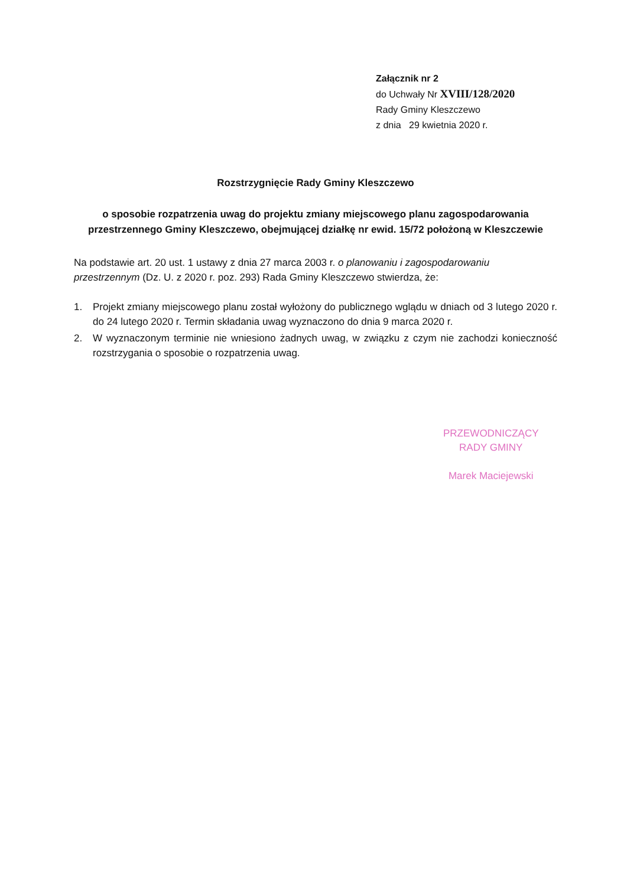Załącznik nr 2
do Uchwały Nr XVIII/128/2020
Rady Gminy Kleszczewo
z dnia 29 kwietnia 2020 r.
Rozstrzygnięcie Rady Gminy Kleszczewo
o sposobie rozpatrzenia uwag do projektu zmiany miejscowego planu zagospodarowania przestrzennego Gminy Kleszczewo, obejmującej działkę nr ewid. 15/72 położoną w Kleszczewie
Na podstawie art. 20 ust. 1 ustawy z dnia 27 marca 2003 r. o planowaniu i zagospodarowaniu przestrzennym (Dz. U. z 2020 r. poz. 293) Rada Gminy Kleszczewo stwierdza, że:
1. Projekt zmiany miejscowego planu został wyłożony do publicznego wglądu w dniach od 3 lutego 2020 r. do 24 lutego 2020 r. Termin składania uwag wyznaczono do dnia 9 marca 2020 r.
2. W wyznaczonym terminie nie wniesiono żadnych uwag, w związku z czym nie zachodzi konieczność rozstrzygania o sposobie o rozpatrzenia uwag.
PRZEWODNICZĄCY
RADY GMINY
Marek Maciejewski